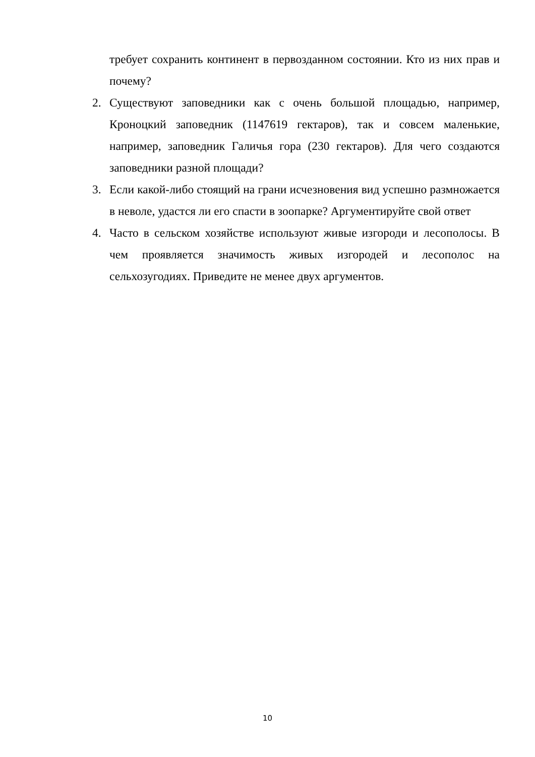требует сохранить континент в первозданном состоянии. Кто из них прав и почему?
2. Существуют заповедники как с очень большой площадью, например, Кроноцкий заповедник (1147619 гектаров), так и совсем маленькие, например, заповедник Галичья гора (230 гектаров). Для чего создаются заповедники разной площади?
3. Если какой-либо стоящий на грани исчезновения вид успешно размножается в неволе, удастся ли его спасти в зоопарке? Аргументируйте свой ответ
4. Часто в сельском хозяйстве используют живые изгороди и лесополосы. В чем проявляется значимость живых изгородей и лесополос на сельхозугодиях. Приведите не менее двух аргументов.
10